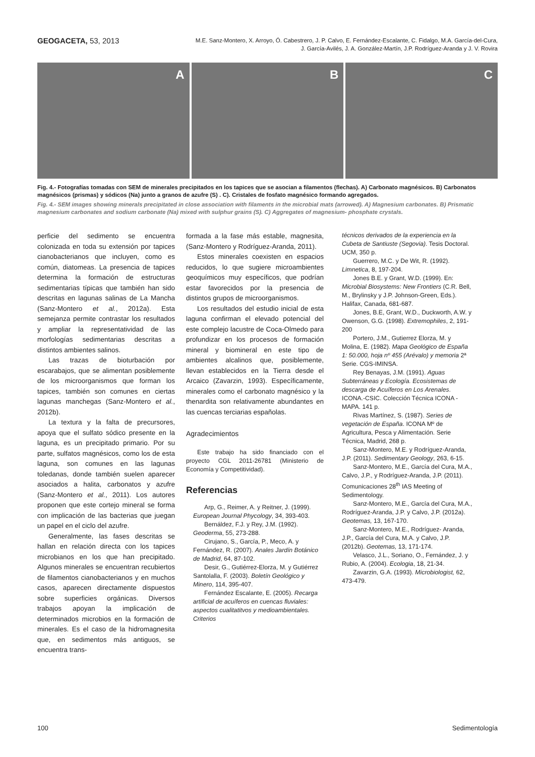GEOGACETA, 53, 2013
M.E. Sanz-Montero, X. Arroyo, Ó. Cabestrero, J. P. Calvo, E. Fernández-Escalante, C. Fidalgo, M.A. García-del-Cura,
J. García-Avilés, J. A. González-Martín, J.P. Rodríguez-Aranda y J. V. Rovira
A B C
Fig. 4.- Fotografías tomadas con SEM de minerales precipitados en los tapices que se asocian a filamentos (flechas). A) Carbonato magnésicos. B) Carbonatos magnésicos (prismas) y sódicos (Na) junto a granos de azufre (S) . C). Cristales de fosfato magnésico formando agregados.
Fig. 4.- SEM images showing minerals precipitated in close association with filaments in the microbial mats (arrowed). A) Magnesium carbonates. B) Prismatic magnesium carbonates and sodium carbonate (Na) mixed with sulphur grains (S). C) Aggregates of magnesium- phosphate crystals.
perficie del sedimento se encuentra colonizada en toda su extensión por tapices cianobacterianos que incluyen, como es común, diatomeas. La presencia de tapices determina la formación de estructuras sedimentarias típicas que también han sido descritas en lagunas salinas de La Mancha (Sanz-Montero et al., 2012a). Esta semejanza permite contrastar los resultados y ampliar la representatividad de las morfologías sedimentarias descritas a distintos ambientes salinos.
Las trazas de bioturbación por escarabajos, que se alimentan posiblemente de los microorganismos que forman los tapices, también son comunes en ciertas lagunas manchegas (Sanz-Montero et al., 2012b).
La textura y la falta de precursores, apoya que el sulfato sódico presente en la laguna, es un precipitado primario. Por su parte, sulfatos magnésicos, como los de esta laguna, son comunes en las lagunas toledanas, donde también suelen aparecer asociados a halita, carbonatos y azufre (Sanz-Montero et al., 2011). Los autores proponen que este cortejo mineral se forma con implicación de las bacterias que juegan un papel en el ciclo del azufre.
Generalmente, las fases descritas se hallan en relación directa con los tapices microbianos en los que han precipitado. Algunos minerales se encuentran recubiertos de filamentos cianobacterianos y en muchos casos, aparecen directamente dispuestos sobre superficies orgánicas. Diversos trabajos apoyan la implicación de determinados microbios en la formación de minerales. Es el caso de la hidromagnesita que, en sedimentos más antiguos, se encuentra trans-
formada a la fase más estable, magnesita, (Sanz-Montero y Rodríguez-Aranda, 2011).
Estos minerales coexisten en espacios reducidos, lo que sugiere microambientes geoquímicos muy específicos, que podrían estar favorecidos por la presencia de distintos grupos de microorganismos.
Los resultados del estudio inicial de esta laguna confirman el elevado potencial del este complejo lacustre de Coca-Olmedo para profundizar en los procesos de formación mineral y biomineral en este tipo de ambientes alcalinos que, posiblemente, llevan establecidos en la Tierra desde el Arcaico (Zavarzin, 1993). Específicamente, minerales como el carbonato magnésico y la thenardita son relativamente abundantes en las cuencas terciarias españolas.
Agradecimientos
Este trabajo ha sido financiado con el proyecto CGL 2011-26781 (Ministerio de Economía y Competitividad).
Referencias
Arp, G., Reimer, A. y Reitner, J. (1999). European Journal Phycology, 34, 393-403.
Bernáldez, F.J. y Rey, J.M. (1992). Geoderma, 55, 273-288.
Cirujano, S., García, P., Meco, A. y Fernández, R. (2007). Anales Jardín Botánico de Madrid, 64, 87-102.
Desir, G., Gutiérrez-Elorza, M. y Gutiérrez Santolalla, F. (2003). Boletín Geológico y Minero, 114, 395-407.
Fernández Escalante, E. (2005). Recarga artificial de acuíferos en cuencas fluviales: aspectos cualitatitvos y medioambientales. Criterios
técnicos derivados de la experiencia en la Cubeta de Santiuste (Segovia). Tesis Doctoral. UCM, 350 p.
Guerrero, M.C. y De Wit, R. (1992). Limnetica, 8, 197-204.
Jones B.E. y Grant, W.D. (1999). En: Microbial Biosystems: New Frontiers (C.R. Bell, M., Brylinsky y J.P. Johnson-Green, Eds.). Halifax, Canada, 681-687.
Jones, B.E, Grant, W.D., Duckworth, A.W. y Owenson, G.G. (1998). Extremophiles, 2, 191-200
Portero, J.M., Gutierrez Elorza, M. y Molina, E. (1982). Mapa Geológico de España 1: 50.000, hoja nº 455 (Arévalo) y memoria 2ª Serie. CGS-IMINSA.
Rey Benayas, J.M. (1991). Aguas Subterráneas y Ecología. Ecosistemas de descarga de Acuíferos en Los Arenales. ICONA.-CSIC. Colección Técnica ICONA - MAPA. 141 p.
Rivas Martínez, S. (1987). Series de vegetación de España. ICONA Mº de Agricultura, Pesca y Alimentación. Serie Técnica, Madrid, 268 p.
Sanz-Montero, M.E. y Rodríguez-Aranda, J.P. (2011). Sedimentary Geology, 263, 6-15.
Sanz-Montero, M.E., García del Cura, M.A., Calvo, J.P., y Rodríguez-Aranda, J.P. (2011). Comunicaciones 28<sup>th</sup> IAS Meeting of Sedimentology.
Sanz-Montero, M.E., García del Cura, M.A., Rodríguez-Aranda, J.P. y Calvo, J.P. (2012a). Geotemas, 13, 167-170.
Sanz-Montero, M.E., Rodríguez- Aranda, J.P., García del Cura, M.A. y Calvo, J.P. (2012b). Geotemas, 13, 171-174.
Velasco, J.L., Soriano, O., Fernández, J. y Rubio, A. (2004). Ecologia, 18, 21-34.
Zavarzin, G.A. (1993). Microbiologist, 62, 473-479.
100 Sedimentología